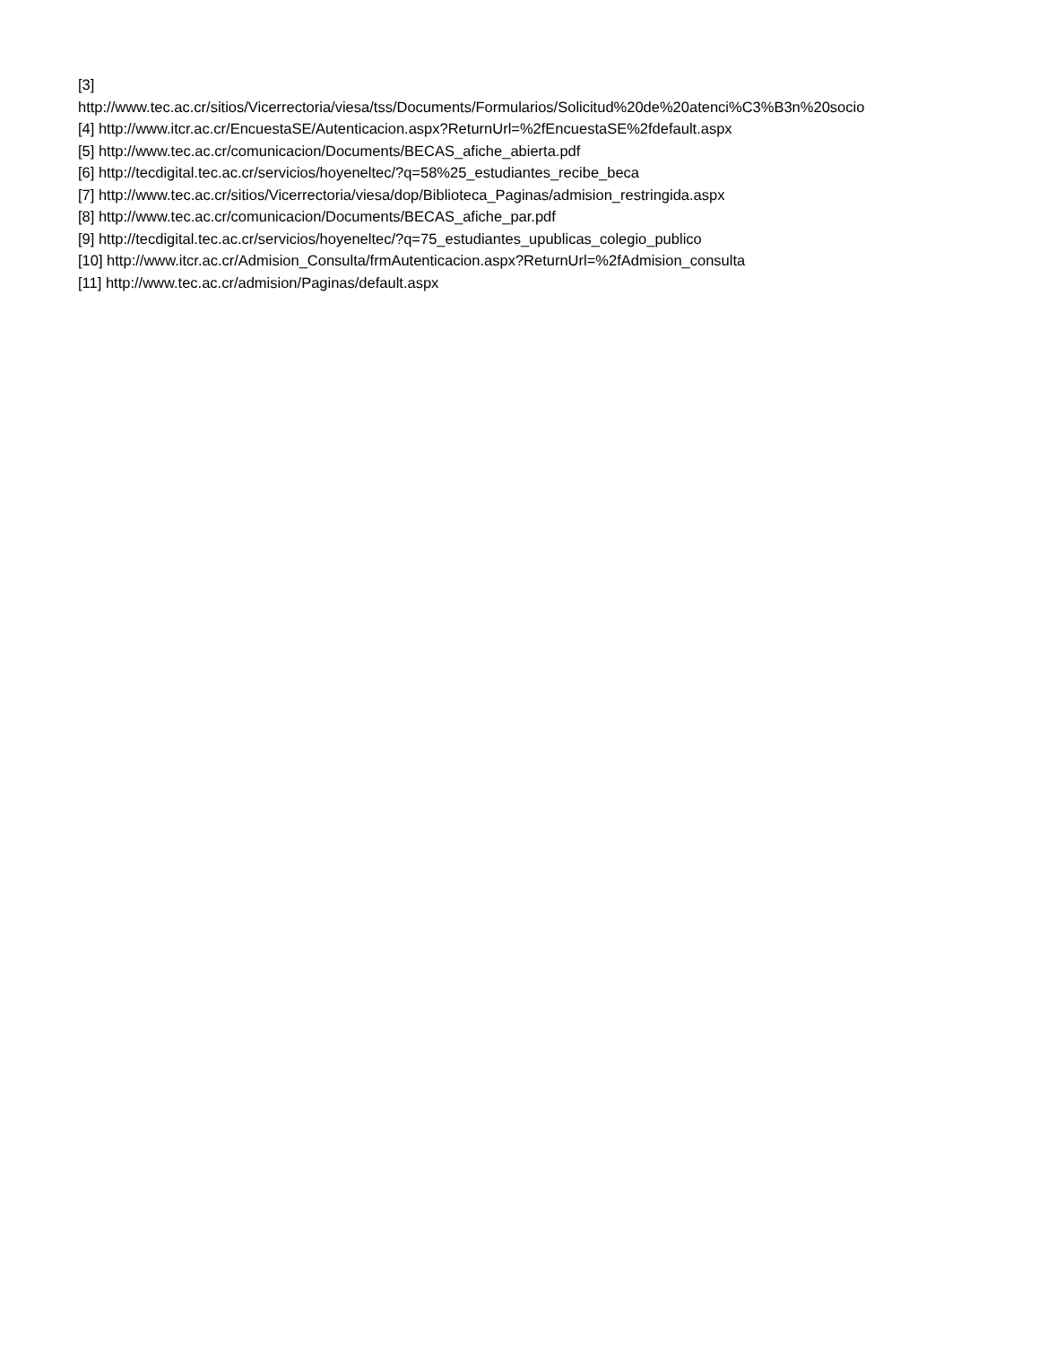[3]
http://www.tec.ac.cr/sitios/Vicerrectoria/viesa/tss/Documents/Formularios/Solicitud%20de%20atenci%C3%B3n%20socio
[4] http://www.itcr.ac.cr/EncuestaSE/Autenticacion.aspx?ReturnUrl=%2fEncuestaSE%2fdefault.aspx
[5] http://www.tec.ac.cr/comunicacion/Documents/BECAS_afiche_abierta.pdf
[6] http://tecdigital.tec.ac.cr/servicios/hoyeneltec/?q=58%25_estudiantes_recibe_beca
[7] http://www.tec.ac.cr/sitios/Vicerrectoria/viesa/dop/Biblioteca_Paginas/admision_restringida.aspx
[8] http://www.tec.ac.cr/comunicacion/Documents/BECAS_afiche_par.pdf
[9] http://tecdigital.tec.ac.cr/servicios/hoyeneltec/?q=75_estudiantes_upublicas_colegio_publico
[10] http://www.itcr.ac.cr/Admision_Consulta/frmAutenticacion.aspx?ReturnUrl=%2fAdmision_consulta
[11] http://www.tec.ac.cr/admision/Paginas/default.aspx